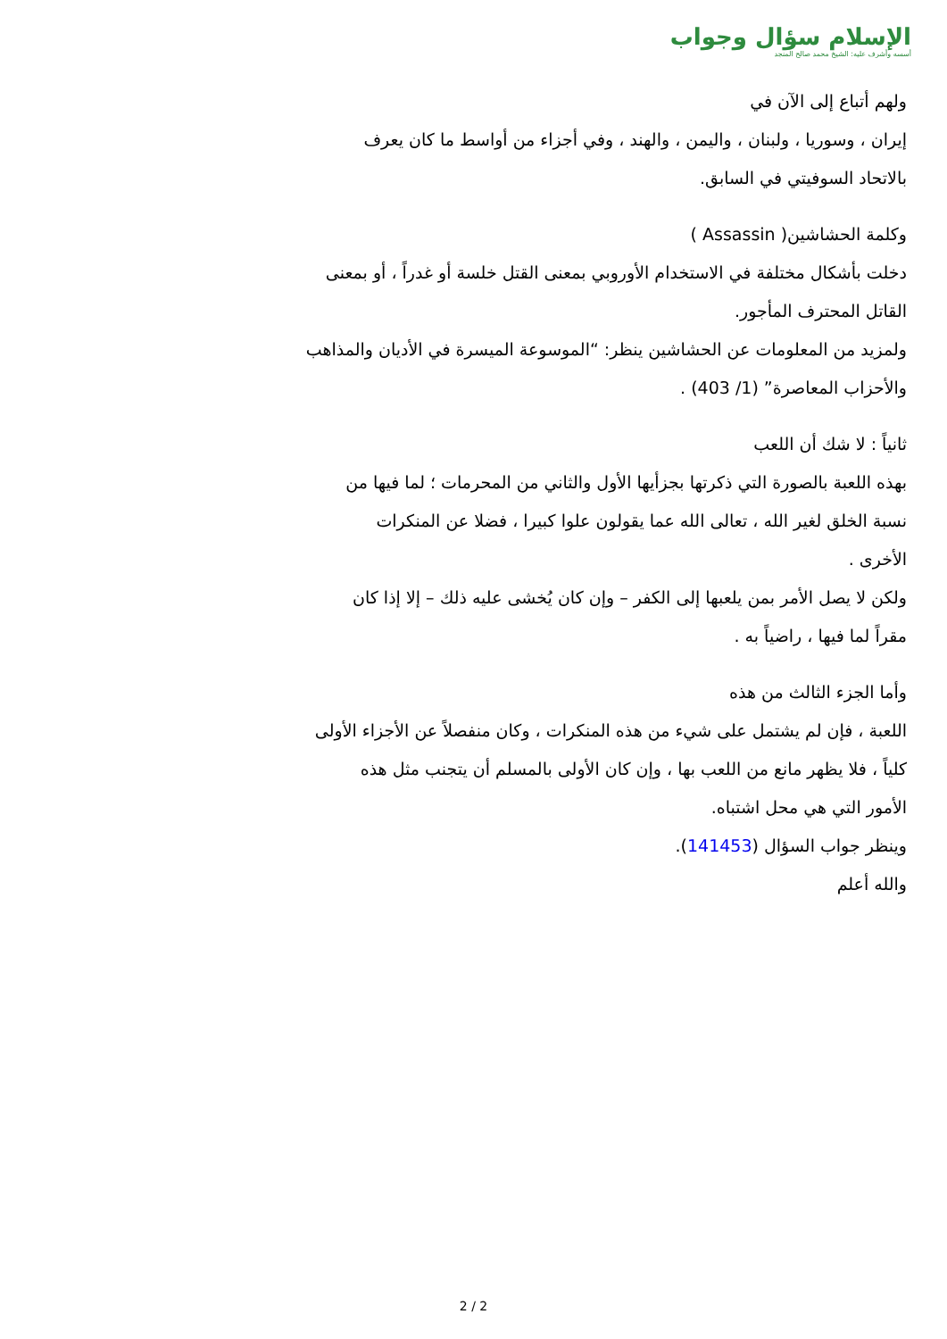الإسلام سؤال وجواب
أسسه وأشرف عليه: الشيخ محمد صالح المنجد
ولهم أتباع إلى الآن في
إيران ، وسوريا ، ولبنان ، واليمن ، والهند ، وفي أجزاء من أواسط ما كان يعرف
بالاتحاد السوفيتي في السابق.
وكلمة الحشاشين( Assassin )
دخلت بأشكال مختلفة في الاستخدام الأوروبي بمعنى القتل خلسة أو غدراً ، أو بمعنى
القاتل المحترف المأجور.
ولمزيد من المعلومات عن الحشاشين ينظر: “الموسوعة الميسرة في الأديان والمذاهب
والأحزاب المعاصرة” (1/ 403) .
ثانياً : لا شك أن اللعب
بهذه اللعبة بالصورة التي ذكرتها بجزأيها الأول والثاني من المحرمات ؛ لما فيها من
نسبة الخلق لغير الله ، تعالى الله عما يقولون علوا كبيرا ، فضلا عن المنكرات
الأخرى .
ولكن لا يصل الأمر بمن يلعبها إلى الكفر – وإن كان يُخشى عليه ذلك – إلا إذا كان
مقراً لما فيها ، راضياً به .
وأما الجزء الثالث من هذه
اللعبة ، فإن لم يشتمل على شيء من هذه المنكرات ، وكان منفصلاً عن الأجزاء الأولى
كلياً ، فلا يظهر مانع من اللعب بها ، وإن كان الأولى بالمسلم أن يتجنب مثل هذه
الأمور التي هي محل اشتباه.
وينظر جواب السؤال (141453).
والله أعلم
2 / 2